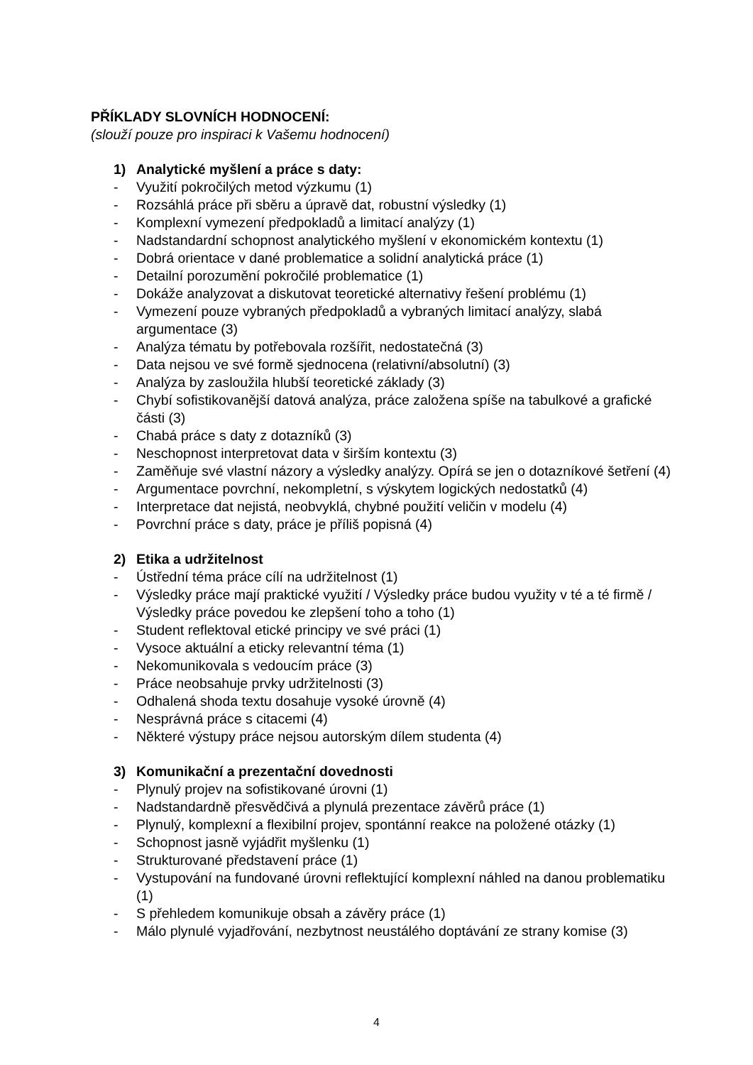PŘÍKLADY SLOVNÍCH HODNOCENÍ:
(slouží pouze pro inspiraci k Vašemu hodnocení)
1) Analytické myšlení a práce s daty:
- Využití pokročilých metod výzkumu (1)
- Rozsáhlá práce při sběru a úpravě dat, robustní výsledky (1)
- Komplexní vymezení předpokladů a limitací analýzy (1)
- Nadstandardní schopnost analytického myšlení v ekonomickém kontextu (1)
- Dobrá orientace v dané problematice a solidní analytická práce (1)
- Detailní porozumění pokročilé problematice (1)
- Dokáže analyzovat a diskutovat teoretické alternativy řešení problému (1)
- Vymezení pouze vybraných předpokladů a vybraných limitací analýzy, slabá argumentace (3)
- Analýza tématu by potřebovala rozšířit, nedostatečná (3)
- Data nejsou ve své formě sjednocena (relativní/absolutní) (3)
- Analýza by zasloužila hlubší teoretické základy (3)
- Chybí sofistikovanější datová analýza, práce založena spíše na tabulkové a grafické části (3)
- Chabá práce s daty z dotazníků (3)
- Neschopnost interpretovat data v širším kontextu (3)
- Zaměňuje své vlastní názory a výsledky analýzy. Opírá se jen o dotazníkové šetření (4)
- Argumentace povrchní, nekompletní, s výskytem logických nedostatků (4)
- Interpretace dat nejistá, neobvyklá, chybné použití veličin v modelu (4)
- Povrchní práce s daty, práce je příliš popisná (4)
2) Etika a udržitelnost
- Ústřední téma práce cílí na udržitelnost (1)
- Výsledky práce mají praktické využití / Výsledky práce budou využity v té a té firmě / Výsledky práce povedou ke zlepšení toho a toho (1)
- Student reflektoval etické principy ve své práci (1)
- Vysoce aktuální a eticky relevantní téma (1)
- Nekomunikovala s vedoucím práce (3)
- Práce neobsahuje prvky udržitelnosti (3)
- Odhalená shoda textu dosahuje vysoké úrovně (4)
- Nesprávná práce s citacemi (4)
- Některé výstupy práce nejsou autorským dílem studenta (4)
3) Komunikační a prezentační dovednosti
- Plynulý projev na sofistikované úrovni (1)
- Nadstandardně přesvědčivá a plynulá prezentace závěrů práce (1)
- Plynulý, komplexní a flexibilní projev, spontánní reakce na položené otázky (1)
- Schopnost jasně vyjádřit myšlenku (1)
- Strukturované představení práce (1)
- Vystupování na fundované úrovni reflektující komplexní náhled na danou problematiku (1)
- S přehledem komunikuje obsah a závěry práce (1)
- Málo plynulé vyjadřování, nezbytnost neustálého doptávání ze strany komise (3)
4